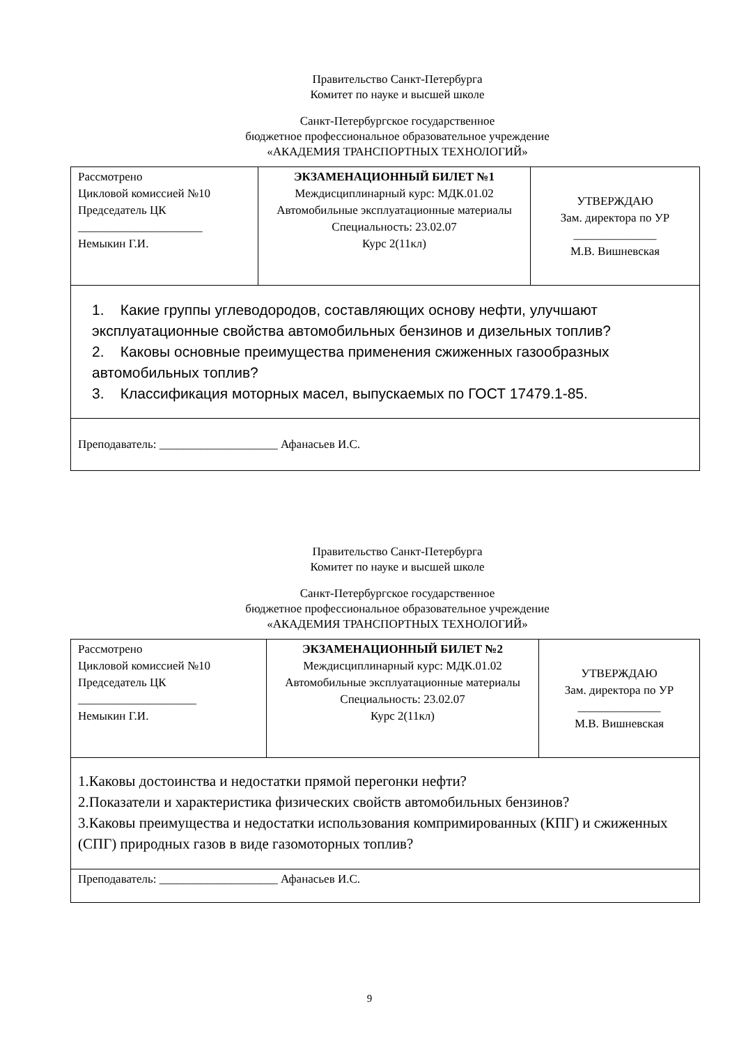Правительство Санкт-Петербурга
Комитет по науке и высшей школе
Санкт-Петербургское государственное
бюджетное профессиональное образовательное учреждение
«АКАДЕМИЯ ТРАНСПОРТНЫХ ТЕХНОЛОГИЙ»
| Рассмотрено Цикловой комиссией №10 Председатель ЦК _____________________ Немыкин Г.И. | ЭКЗАМЕНАЦИОННЫЙ БИЛЕТ №1 Междисциплинарный курс: МДК.01.02 Автомобильные эксплуатационные материалы Специальность: 23.02.07 Курс 2(11кл) | УТВЕРЖДАЮ Зам. директора по УР ______________ М.В. Вишневская |
| 1. Какие группы углеводородов, составляющих основу нефти, улучшают эксплуатационные свойства автомобильных бензинов и дизельных топлив? 2. Каковы основные преимущества применения сжиженных газообразных автомобильных топлив? 3. Классификация моторных масел, выпускаемых по ГОСТ 17479.1-85. | | |
| Преподаватель: ____________________ Афанасьев И.С. | | |
Правительство Санкт-Петербурга
Комитет по науке и высшей школе
Санкт-Петербургское государственное
бюджетное профессиональное образовательное учреждение
«АКАДЕМИЯ ТРАНСПОРТНЫХ ТЕХНОЛОГИЙ»
| Рассмотрено Цикловой комиссией №10 Председатель ЦК ____________________ Немыкин Г.И. | ЭКЗАМЕНАЦИОННЫЙ БИЛЕТ №2 Междисциплинарный курс: МДК.01.02 Автомобильные эксплуатационные материалы Специальность: 23.02.07 Курс 2(11кл) | УТВЕРЖДАЮ Зам. директора по УР ______________ М.В. Вишневская |
| 1.Каковы достоинства и недостатки прямой перегонки нефти? 2.Показатели и характеристика физических свойств автомобильных бензинов? 3.Каковы преимущества и недостатки использования компримированных (КПГ) и сжиженных (СПГ) природных газов в виде газомоторных топлив? | | |
| Преподаватель: ____________________ Афанасьев И.С. | | |
9